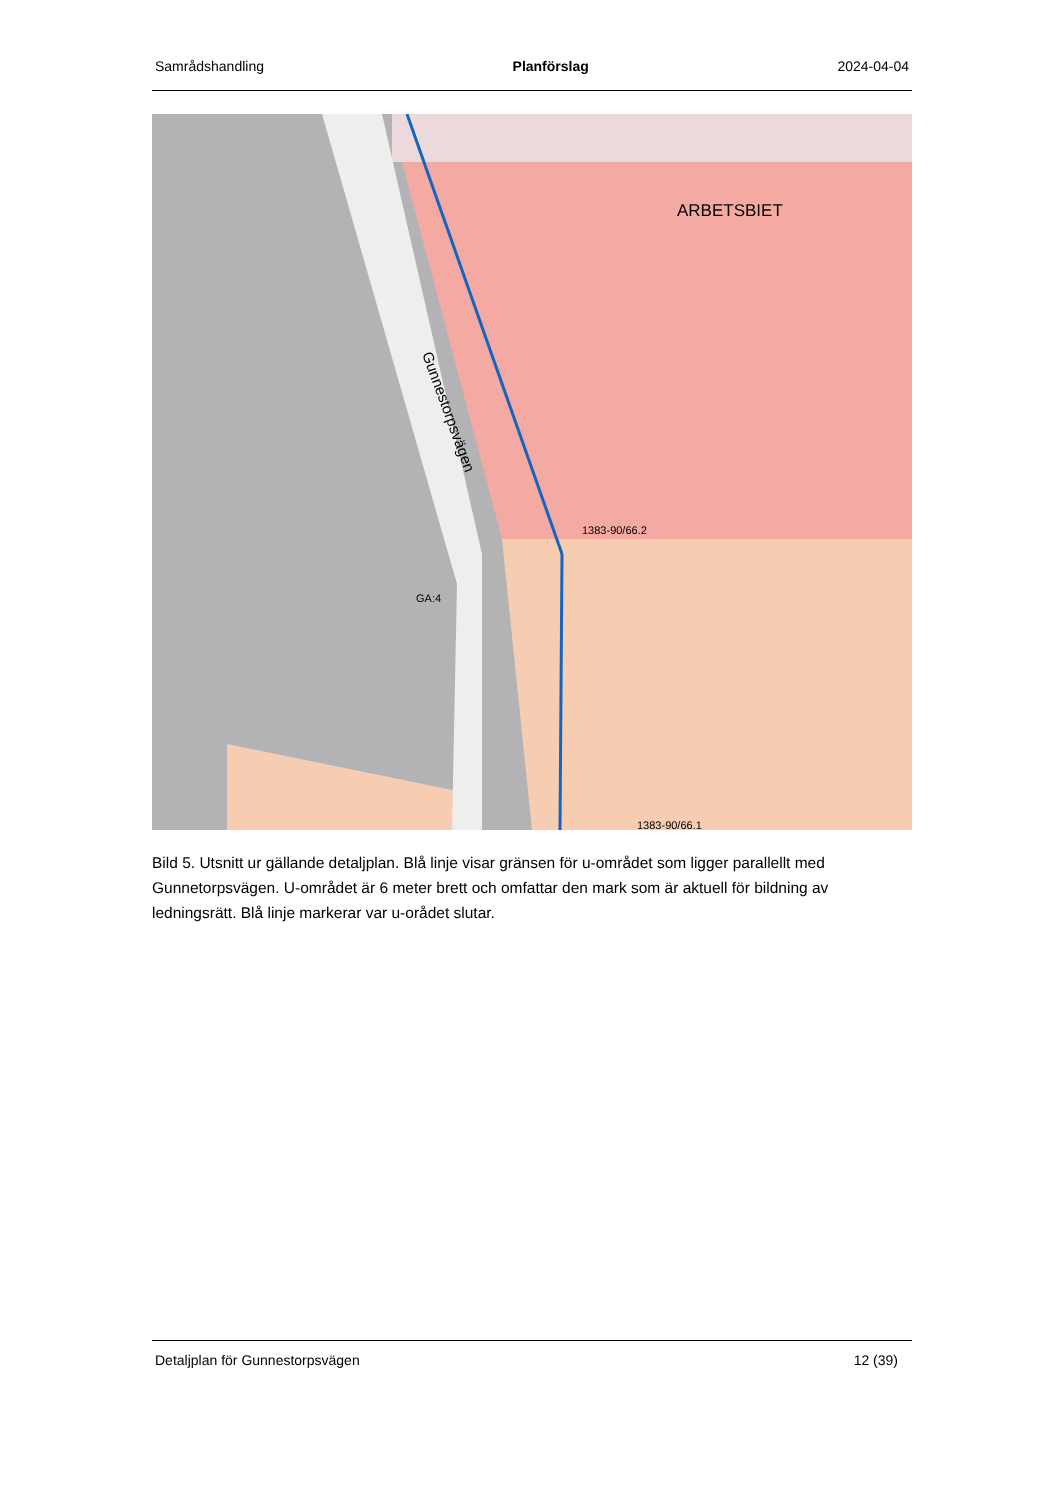Samrådshandling Planförslag 2024-04-04
ARBETSBIET
1383-90/66.2
GA:4
1383-90/66.1
Gunnestorpsvägen
Bild 5. Utsnitt ur gällande detaljplan. Blå linje visar gränsen för u-området som ligger parallellt med Gunnetorpsvägen. U-området är 6 meter brett och omfattar den mark som är aktuell för bildning av ledningsrätt. Blå linje markerar var u-orådet slutar.
Detaljplan för Gunnestorpsvägen 12 (39)